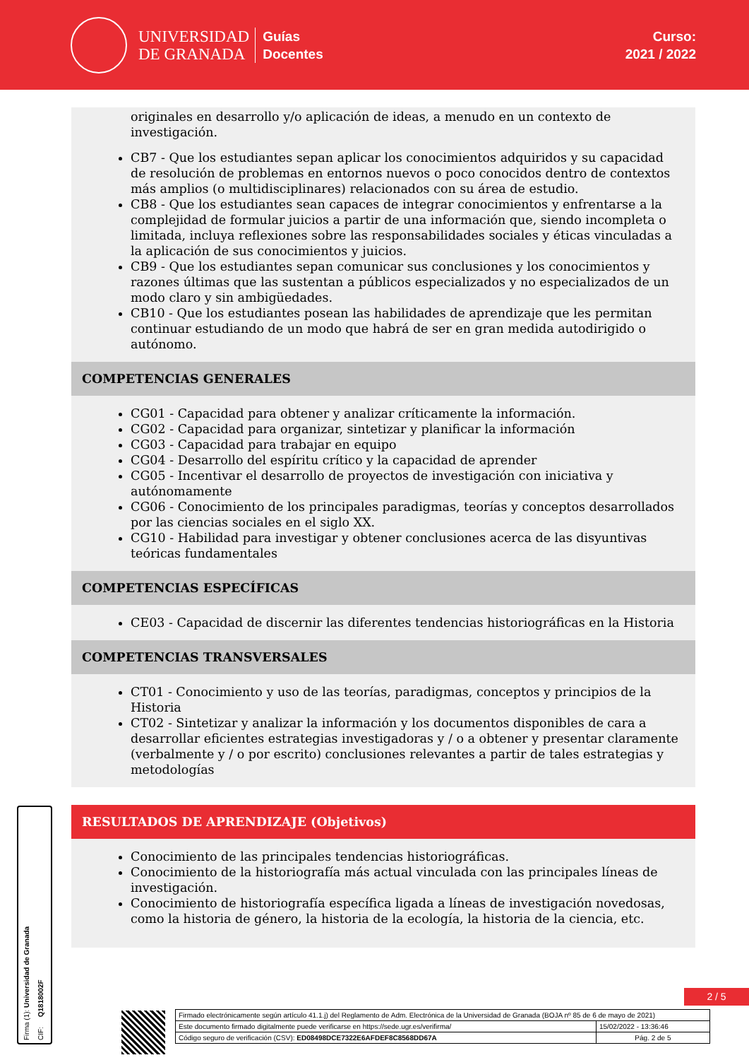UNIVERSIDAD
DE GRANADA
Guías
Docentes
Curso:
2021 / 2022
originales en desarrollo y/o aplicación de ideas, a menudo en un contexto de investigación.
CB7 - Que los estudiantes sepan aplicar los conocimientos adquiridos y su capacidad de resolución de problemas en entornos nuevos o poco conocidos dentro de contextos más amplios (o multidisciplinares) relacionados con su área de estudio.
CB8 - Que los estudiantes sean capaces de integrar conocimientos y enfrentarse a la complejidad de formular juicios a partir de una información que, siendo incompleta o limitada, incluya reflexiones sobre las responsabilidades sociales y éticas vinculadas a la aplicación de sus conocimientos y juicios.
CB9 - Que los estudiantes sepan comunicar sus conclusiones y los conocimientos y razones últimas que las sustentan a públicos especializados y no especializados de un modo claro y sin ambigüedades.
CB10 - Que los estudiantes posean las habilidades de aprendizaje que les permitan continuar estudiando de un modo que habrá de ser en gran medida autodirigido o autónomo.
COMPETENCIAS GENERALES
CG01 - Capacidad para obtener y analizar críticamente la información.
CG02 - Capacidad para organizar, sintetizar y planificar la información
CG03 - Capacidad para trabajar en equipo
CG04 - Desarrollo del espíritu crítico y la capacidad de aprender
CG05 - Incentivar el desarrollo de proyectos de investigación con iniciativa y autónomamente
CG06 - Conocimiento de los principales paradigmas, teorías y conceptos desarrollados por las ciencias sociales en el siglo XX.
CG10 - Habilidad para investigar y obtener conclusiones acerca de las disyuntivas teóricas fundamentales
COMPETENCIAS ESPECÍFICAS
CE03 - Capacidad de discernir las diferentes tendencias historiográficas en la Historia
COMPETENCIAS TRANSVERSALES
CT01 - Conocimiento y uso de las teorías, paradigmas, conceptos y principios de la Historia
CT02 - Sintetizar y analizar la información y los documentos disponibles de cara a desarrollar eficientes estrategias investigadoras y / o a obtener y presentar claramente (verbalmente y / o por escrito) conclusiones relevantes a partir de tales estrategias y metodologías
RESULTADOS DE APRENDIZAJE (Objetivos)
Conocimiento de las principales tendencias historiográficas.
Conocimiento de la historiografía más actual vinculada con las principales líneas de investigación.
Conocimiento de historiografía específica ligada a líneas de investigación novedosas, como la historia de género, la historia de la ecología, la historia de la ciencia, etc.
Firma (1): Universidad de Granada CIF: Q1818002F
2 / 5
| Firmado electrónicamente según artículo 41.1.j) del Reglamento de Adm. Electrónica de la Universidad de Granada (BOJA nº 85 de 6 de mayo de 2021) | |
| Este documento firmado digitalmente puede verificarse en https://sede.ugr.es/verifirma/ | 15/02/2022 - 13:36:46 |
| Código seguro de verificación (CSV): ED08498DCE7322E6AFDEF8C8568DD67A | Pág. 2 de 5 |